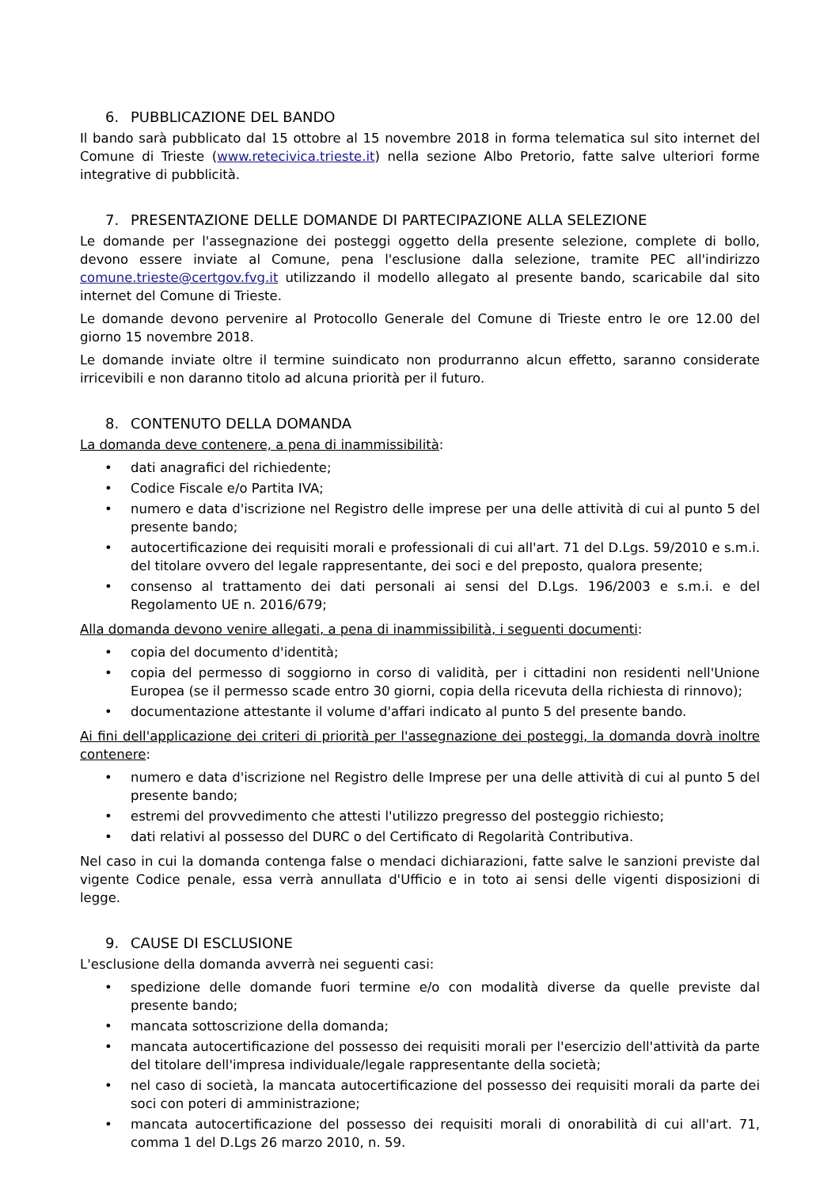6. PUBBLICAZIONE DEL BANDO
Il bando sarà pubblicato dal 15 ottobre al 15 novembre 2018 in forma telematica sul sito internet del Comune di Trieste (www.retecivica.trieste.it) nella sezione Albo Pretorio, fatte salve ulteriori forme integrative di pubblicità.
7. PRESENTAZIONE DELLE DOMANDE DI PARTECIPAZIONE ALLA SELEZIONE
Le domande per l'assegnazione dei posteggi oggetto della presente selezione, complete di bollo, devono essere inviate al Comune, pena l'esclusione dalla selezione, tramite PEC all'indirizzo comune.trieste@certgov.fvg.it utilizzando il modello allegato al presente bando, scaricabile dal sito internet del Comune di Trieste.
Le domande devono pervenire al Protocollo Generale del Comune di Trieste entro le ore 12.00 del giorno 15 novembre 2018.
Le domande inviate oltre il termine suindicato non produrranno alcun effetto, saranno considerate irricevibili e non daranno titolo ad alcuna priorità per il futuro.
8. CONTENUTO DELLA DOMANDA
La domanda deve contenere, a pena di inammissibilità:
• dati anagrafici del richiedente;
• Codice Fiscale e/o Partita IVA;
• numero e data d'iscrizione nel Registro delle imprese per una delle attività di cui al punto 5 del presente bando;
• autocertificazione dei requisiti morali e professionali di cui all'art. 71 del D.Lgs. 59/2010 e s.m.i. del titolare ovvero del legale rappresentante, dei soci e del preposto, qualora presente;
• consenso al trattamento dei dati personali ai sensi del D.Lgs. 196/2003 e s.m.i. e del Regolamento UE n. 2016/679;
Alla domanda devono venire allegati, a pena di inammissibilità, i seguenti documenti:
• copia del documento d'identità;
• copia del permesso di soggiorno in corso di validità, per i cittadini non residenti nell'Unione Europea (se il permesso scade entro 30 giorni, copia della ricevuta della richiesta di rinnovo);
• documentazione attestante il volume d'affari indicato al punto 5 del presente bando.
Ai fini dell'applicazione dei criteri di priorità per l'assegnazione dei posteggi, la domanda dovrà inoltre contenere:
• numero e data d'iscrizione nel Registro delle Imprese per una delle attività di cui al punto 5 del presente bando;
• estremi del provvedimento che attesti l'utilizzo pregresso del posteggio richiesto;
• dati relativi al possesso del DURC o del Certificato di Regolarità Contributiva.
Nel caso in cui la domanda contenga false o mendaci dichiarazioni, fatte salve le sanzioni previste dal vigente Codice penale, essa verrà annullata d'Ufficio e in toto ai sensi delle vigenti disposizioni di legge.
9. CAUSE DI ESCLUSIONE
L'esclusione della domanda avverrà nei seguenti casi:
• spedizione delle domande fuori termine e/o con modalità diverse da quelle previste dal presente bando;
• mancata sottoscrizione della domanda;
• mancata autocertificazione del possesso dei requisiti morali per l'esercizio dell'attività da parte del titolare dell'impresa individuale/legale rappresentante della società;
• nel caso di società, la mancata autocertificazione del possesso dei requisiti morali da parte dei soci con poteri di amministrazione;
• mancata autocertificazione del possesso dei requisiti morali di onorabilità di cui all'art. 71, comma 1 del D.Lgs 26 marzo 2010, n. 59.